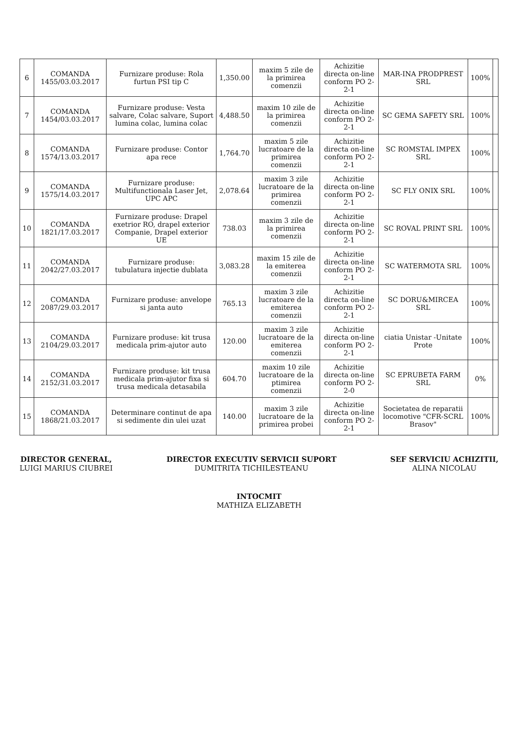| 6 | COMANDA 1455/03.03.2017 | Furnizare produse: Rola furtun PSI tip C | 1,350.00 | maxim 5 zile de la primirea comenzii | Achizitie directa on-line conform PO 2-2-1 | MAR-INA PRODPREST SRL | 100% | |
| 7 | COMANDA 1454/03.03.2017 | Furnizare produse: Vesta salvare, Colac salvare, Suport lumina colac, lumina colac | 4,488.50 | maxim 10 zile de la primirea comenzii | Achizitie directa on-line conform PO 2-2-1 | SC GEMA SAFETY SRL | 100% | |
| 8 | COMANDA 1574/13.03.2017 | Furnizare produse: Contor apa rece | 1,764.70 | maxim 5 zile lucratoare de la primirea comenzii | Achizitie directa on-line conform PO 2-2-1 | SC ROMSTAL IMPEX SRL | 100% | |
| 9 | COMANDA 1575/14.03.2017 | Furnizare produse: Multifunctionala Laser Jet, UPC APC | 2,078.64 | maxim 3 zile lucratoare de la primirea comenzii | Achizitie directa on-line conform PO 2-2-1 | SC FLY ONIX SRL | 100% | |
| 10 | COMANDA 1821/17.03.2017 | Furnizare produse: Drapel exetrior RO, drapel exterior Companie, Drapel exterior UE | 738.03 | maxim 3 zile de la primirea comenzii | Achizitie directa on-line conform PO 2-2-1 | SC ROVAL PRINT SRL | 100% | |
| 11 | COMANDA 2042/27.03.2017 | Furnizare produse: tubulatura injectie dublata | 3,083.28 | maxim 15 zile de la emiterea comenzii | Achizitie directa on-line conform PO 2-2-1 | SC WATERMOTA SRL | 100% | |
| 12 | COMANDA 2087/29.03.2017 | Furnizare produse: anvelope si janta auto | 765.13 | maxim 3 zile lucratoare de la emiterea comenzii | Achizitie directa on-line conform PO 2-2-1 | SC DORU&MIRCEA SRL | 100% | |
| 13 | COMANDA 2104/29.03.2017 | Furnizare produse: kit trusa medicala prim-ajutor auto | 120.00 | maxim 3 zile lucratoare de la emiterea comenzii | Achizitie directa on-line conform PO 2-2-1 | ciatia Unistar -Unitate Prote | 100% | |
| 14 | COMANDA 2152/31.03.2017 | Furnizare produse: kit trusa medicala prim-ajutor fixa si trusa medicala detasabila | 604.70 | maxim 10 zile lucratoare de la ptimirea comenzii | Achizitie directa on-line conform PO 2-2-0 | SC EPRUBETA FARM SRL | 0% | |
| 15 | COMANDA 1868/21.03.2017 | Determinare continut de apa si sedimente din ulei uzat | 140.00 | maxim 3 zile lucratoare de la primirea probei | Achizitie directa on-line conform PO 2-2-1 | Societatea de reparatii locomotive "CFR-SCRL Brasov" | 100% | |
DIRECTOR GENERAL,
LUIGI MARIUS CIUBREI
DIRECTOR EXECUTIV SERVICII SUPORT
DUMITRITA TICHILESTEANU
SEF SERVICIU ACHIZITII,
ALINA NICOLAU
INTOCMIT
MATHIZA ELIZABETH